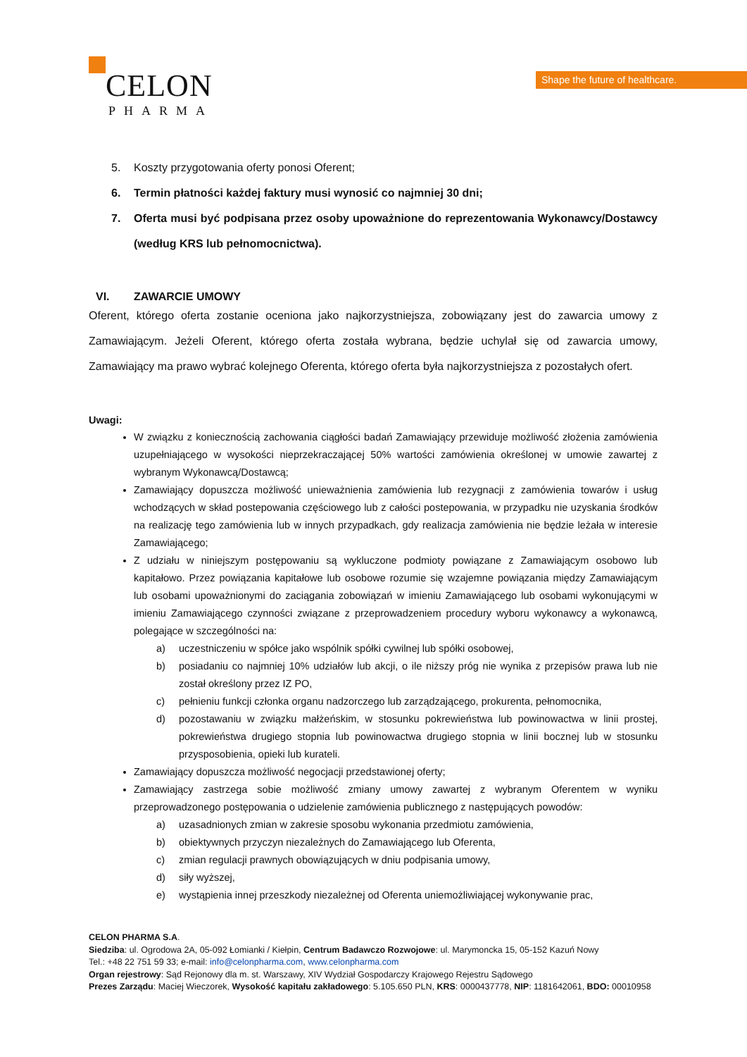CELON
PHARMA
Shape the future of healthcare.
5. Koszty przygotowania oferty ponosi Oferent;
6. Termin płatności każdej faktury musi wynosić co najmniej 30 dni;
7. Oferta musi być podpisana przez osoby upoważnione do reprezentowania Wykonawcy/Dostawcy (według KRS lub pełnomocnictwa).
VI. ZAWARCIE UMOWY
Oferent, którego oferta zostanie oceniona jako najkorzystniejsza, zobowiązany jest do zawarcia umowy z Zamawiającym. Jeżeli Oferent, którego oferta została wybrana, będzie uchylał się od zawarcia umowy, Zamawiający ma prawo wybrać kolejnego Oferenta, którego oferta była najkorzystniejsza z pozostałych ofert.
Uwagi:
W związku z koniecznością zachowania ciągłości badań Zamawiający przewiduje możliwość złożenia zamówienia uzupełniającego w wysokości nieprzekraczającej 50% wartości zamówienia określonej w umowie zawartej z wybranym Wykonawcą/Dostawcą;
Zamawiający dopuszcza możliwość unieważnienia zamówienia lub rezygnacji z zamówienia towarów i usług wchodzących w skład postepowania częściowego lub z całości postepowania, w przypadku nie uzyskania środków na realizację tego zamówienia lub w innych przypadkach, gdy realizacja zamówienia nie będzie leżała w interesie Zamawiającego;
Z udziału w niniejszym postępowaniu są wykluczone podmioty powiązane z Zamawiającym osobowo lub kapitałowo. Przez powiązania kapitałowe lub osobowe rozumie się wzajemne powiązania między Zamawiającym lub osobami upoważnionymi do zaciągania zobowiązań w imieniu Zamawiającego lub osobami wykonującymi w imieniu Zamawiającego czynności związane z przeprowadzeniem procedury wyboru wykonawcy a wykonawcą, polegające w szczególności na:
a) uczestniczeniu w spółce jako wspólnik spółki cywilnej lub spółki osobowej,
b) posiadaniu co najmniej 10% udziałów lub akcji, o ile niższy próg nie wynika z przepisów prawa lub nie został określony przez IZ PO,
c) pełnieniu funkcji członka organu nadzorczego lub zarządzającego, prokurenta, pełnomocnika,
d) pozostawaniu w związku małżeńskim, w stosunku pokrewieństwa lub powinowactwa w linii prostej, pokrewieństwa drugiego stopnia lub powinowactwa drugiego stopnia w linii bocznej lub w stosunku przysposobienia, opieki lub kurateli.
Zamawiający dopuszcza możliwość negocjacji przedstawionej oferty;
Zamawiający zastrzega sobie możliwość zmiany umowy zawartej z wybranym Oferentem w wyniku przeprowadzonego postępowania o udzielenie zamówienia publicznego z następujących powodów:
a) uzasadnionych zmian w zakresie sposobu wykonania przedmiotu zamówienia,
b) obiektywnych przyczyn niezależnych do Zamawiającego lub Oferenta,
c) zmian regulacji prawnych obowiązujących w dniu podpisania umowy,
d) siły wyższej,
e) wystąpienia innej przeszkody niezależnej od Oferenta uniemożliwiającej wykonywanie prac,
CELON PHARMA S.A.
Siedziba: ul. Ogrodowa 2A, 05-092 Łomianki / Kiełpin, Centrum Badawczo Rozwojowe: ul. Marymoncka 15, 05-152 Kazuń Nowy
Tel.: +48 22 751 59 33; e-mail: info@celonpharma.com, www.celonpharma.com
Organ rejestrowy: Sąd Rejonowy dla m. st. Warszawy, XIV Wydział Gospodarczy Krajowego Rejestru Sądowego
Prezes Zarządu: Maciej Wieczorek, Wysokość kapitału zakładowego: 5.105.650 PLN, KRS: 0000437778, NIP: 1181642061, BDO: 00010958